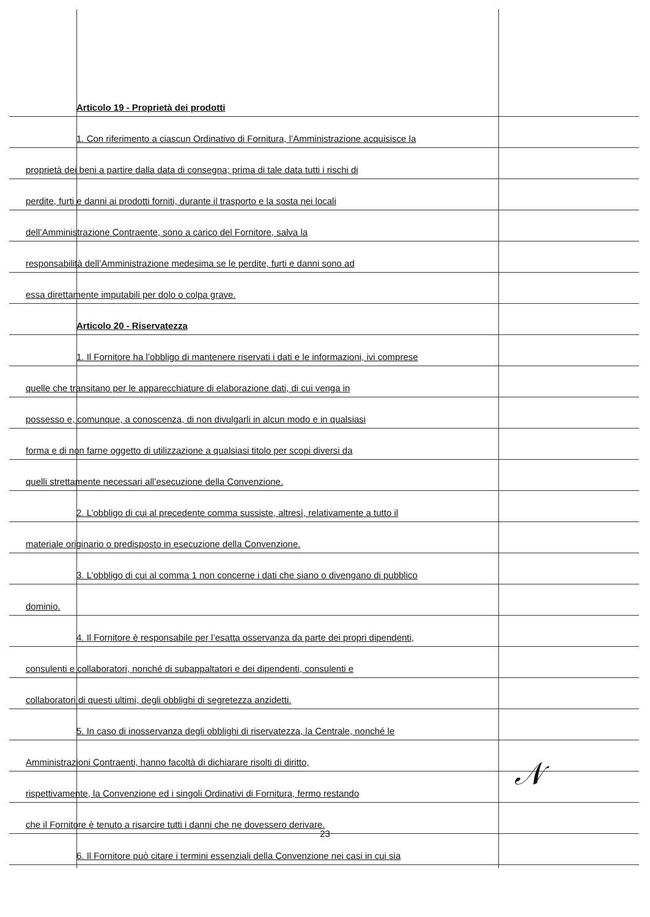Articolo 19 - Proprietà dei prodotti
1. Con riferimento a ciascun Ordinativo di Fornitura, l’Amministrazione acquisisce la
proprietà dei beni a partire dalla data di consegna; prima di tale data tutti i rischi di
perdite, furti e danni ai prodotti forniti, durante il trasporto e la sosta nei locali
dell’Amministrazione Contraente, sono a carico del Fornitore, salva la
responsabilità dell’Amministrazione medesima se le perdite, furti e danni sono ad
essa direttamente imputabili per dolo o colpa grave.
Articolo 20 - Riservatezza
1. Il Fornitore ha l’obbligo di mantenere riservati i dati e le informazioni, ivi comprese
quelle che transitano per le apparecchiature di elaborazione dati, di cui venga in
possesso e, comunque, a conoscenza, di non divulgarli in alcun modo e in qualsiasi
forma e di non farne oggetto di utilizzazione a qualsiasi titolo per scopi diversi da
quelli strettamente necessari all’esecuzione della Convenzione.
2. L’obbligo di cui al precedente comma sussiste, altresì, relativamente a tutto il
materiale originario o predisposto in esecuzione della Convenzione.
3. L’obbligo di cui al comma 1 non concerne i dati che siano o divengano di pubblico
dominio.
4. Il Fornitore è responsabile per l’esatta osservanza da parte dei propri dipendenti,
consulenti e collaboratori, nonché di subappaltatori e dei dipendenti, consulenti e
collaboratori di questi ultimi, degli obblighi di segretezza anzidetti.
5. In caso di inosservanza degli obblighi di riservatezza, la Centrale, nonché le
Amministrazioni Contraenti, hanno facoltà di dichiarare risolti di diritto,
rispettivamente, la Convenzione ed i singoli Ordinativi di Fornitura, fermo restando
che il Fornitore è tenuto a risarcire tutti i danni che ne dovessero derivare.
6. Il Fornitore può citare i termini essenziali della Convenzione nei casi in cui sia
𝒩
23